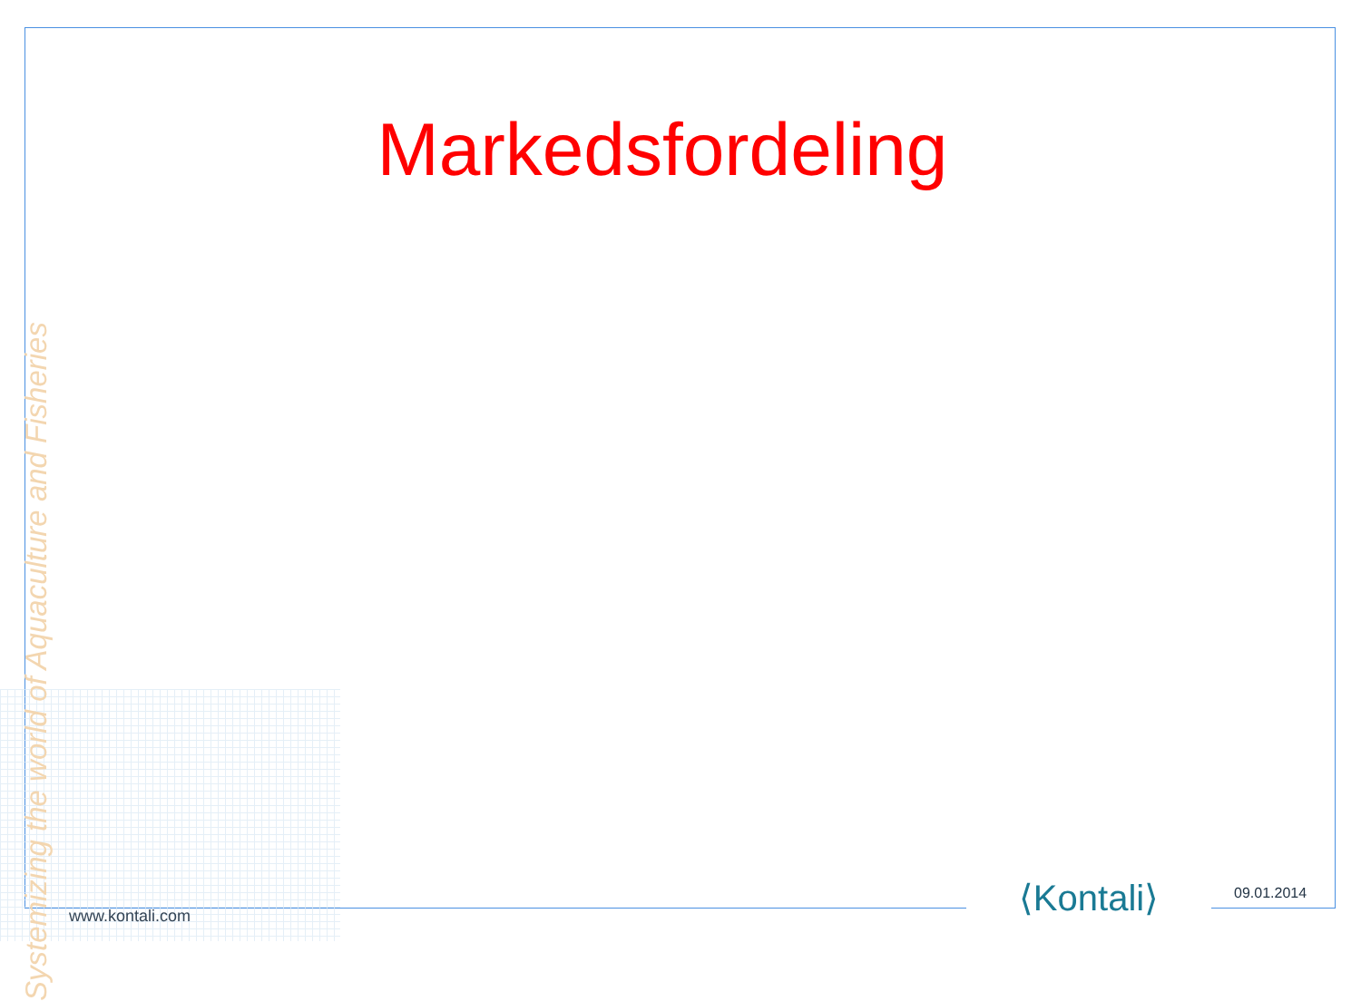Markedsfordeling
Systemizing the world of Aquaculture and Fisheries
www.kontali.com
⟨Kontali⟩ 09.01.2014